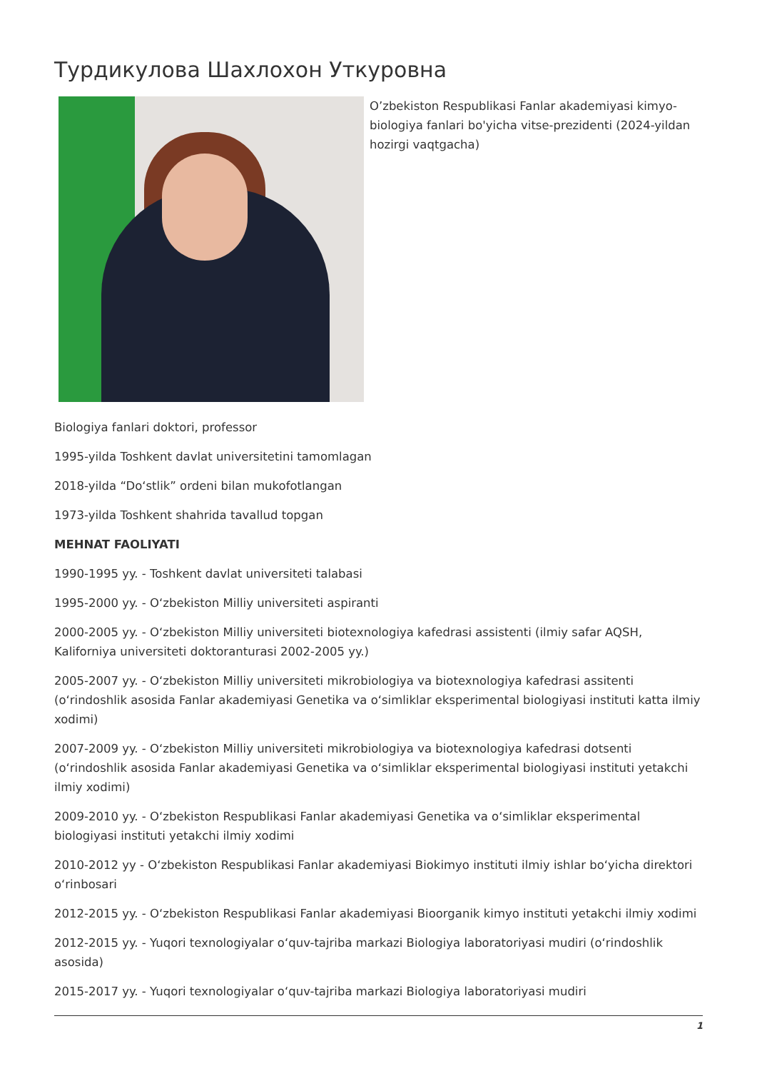Турдикулова Шахлохон Уткуровна
O’zbekiston Respublikasi Fanlar akademiyasi kimyo-biologiya fanlari bo'yicha vitse-prezidenti (2024-yildan hozirgi vaqtgacha)
Biologiya fanlari doktori, professor
1995-yilda Toshkent davlat universitetini tamomlagan
2018-yilda “Do‘stlik” ordeni bilan mukofotlangan
1973-yilda Toshkent shahrida tavallud topgan
MEHNAT FAOLIYATI
1990-1995 yy. - Toshkent davlat universiteti talabasi
1995-2000 yy. - O‘zbekiston Milliy universiteti aspiranti
2000-2005 yy. - O‘zbekiston Milliy universiteti biotexnologiya kafedrasi assistenti (ilmiy safar AQSH, Kaliforniya universiteti doktoranturasi 2002-2005 yy.)
2005-2007 yy. - O‘zbekiston Milliy universiteti mikrobiologiya va biotexnologiya kafedrasi assitenti (o‘rindoshlik asosida Fanlar akademiyasi Genetika va o‘simliklar eksperimental biologiyasi instituti katta ilmiy xodimi)
2007-2009 yy. - O‘zbekiston Milliy universiteti mikrobiologiya va biotexnologiya kafedrasi dotsenti (o‘rindoshlik asosida Fanlar akademiyasi Genetika va o‘simliklar eksperimental biologiyasi instituti yetakchi ilmiy xodimi)
2009-2010 yy. - O‘zbekiston Respublikasi Fanlar akademiyasi Genetika va o‘simliklar eksperimental biologiyasi instituti yetakchi ilmiy xodimi
2010-2012 yy - O‘zbekiston Respublikasi Fanlar akademiyasi Biokimyo instituti ilmiy ishlar bo‘yicha direktori o‘rinbosari
2012-2015 yy. - O‘zbekiston Respublikasi Fanlar akademiyasi Bioorganik kimyo instituti yetakchi ilmiy xodimi
2012-2015 yy. - Yuqori texnologiyalar o‘quv-tajriba markazi Biologiya laboratoriyasi mudiri (o‘rindoshlik asosida)
2015-2017 yy. - Yuqori texnologiyalar o‘quv-tajriba markazi Biologiya laboratoriyasi mudiri
1